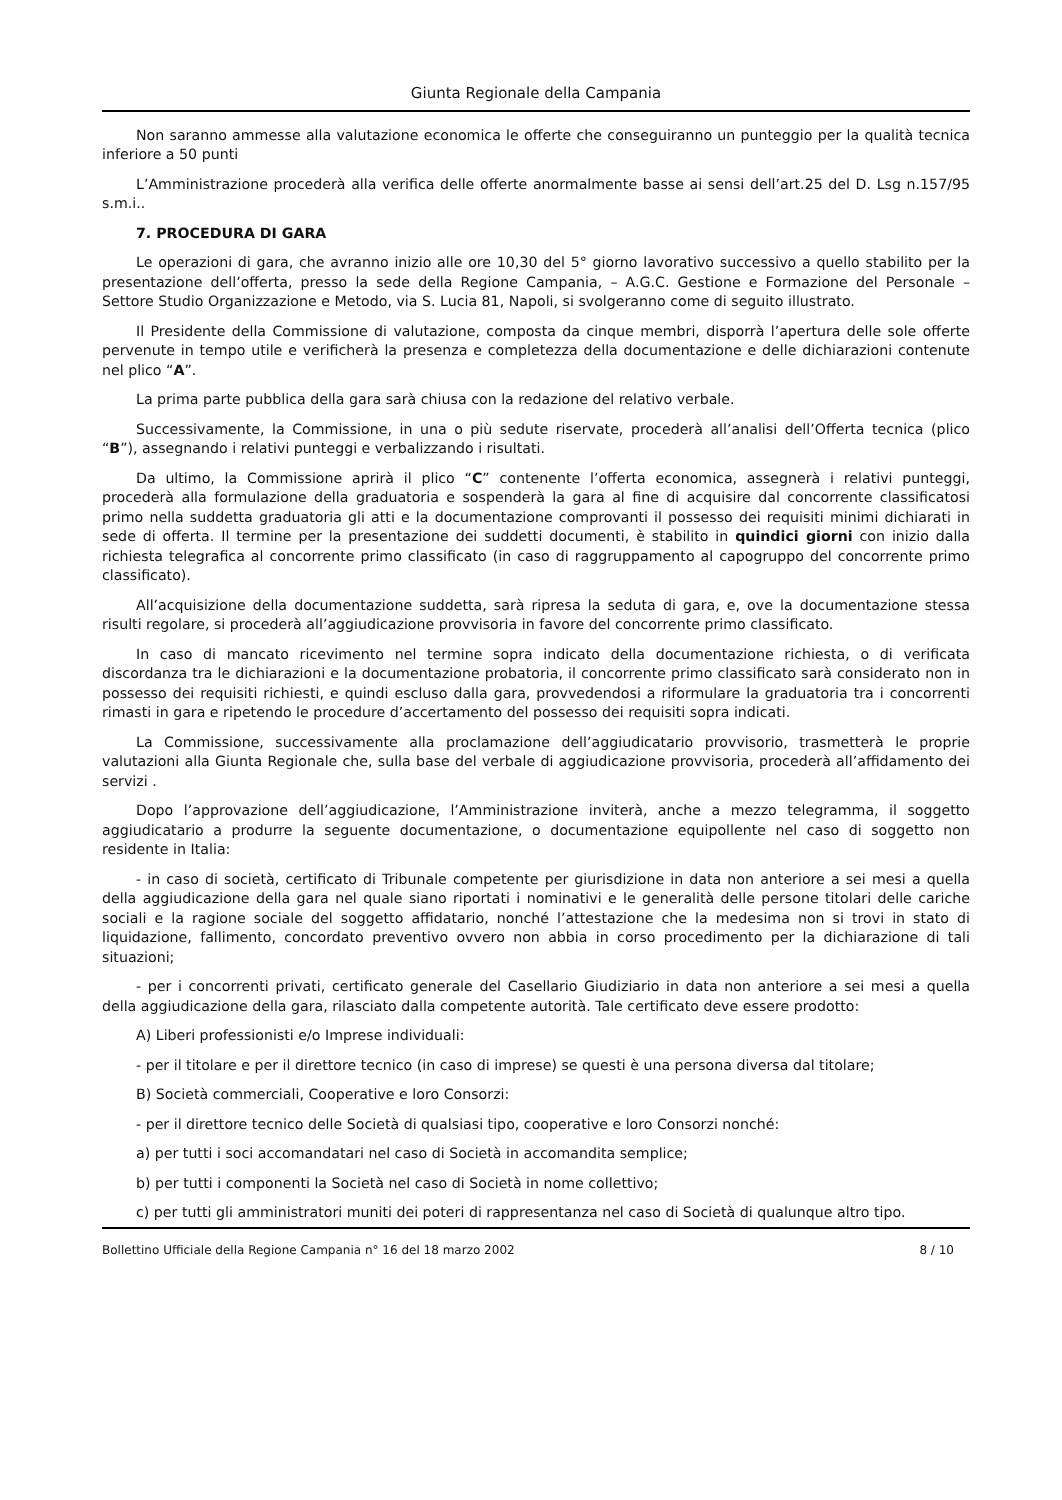Giunta Regionale della Campania
Non saranno ammesse alla valutazione economica le offerte che conseguiranno un punteggio per la qualità tecnica inferiore a 50 punti
L’Amministrazione procederà alla verifica delle offerte anormalmente basse ai sensi dell’art.25 del D. Lsg n.157/95 s.m.i..
7. PROCEDURA DI GARA
Le operazioni di gara, che avranno inizio alle ore 10,30 del 5° giorno lavorativo successivo a quello stabilito per la presentazione dell’offerta, presso la sede della Regione Campania, – A.G.C. Gestione e Formazione del Personale – Settore Studio Organizzazione e Metodo, via S. Lucia 81, Napoli, si svolgeranno come di seguito illustrato.
Il Presidente della Commissione di valutazione, composta da cinque membri, disporrà l’apertura delle sole offerte pervenute in tempo utile e verificherà la presenza e completezza della documentazione e delle dichiarazioni contenute nel plico “A”.
La prima parte pubblica della gara sarà chiusa con la redazione del relativo verbale.
Successivamente, la Commissione, in una o più sedute riservate, procederà all’analisi dell’Offerta tecnica (plico “B”), assegnando i relativi punteggi e verbalizzando i risultati.
Da ultimo, la Commissione aprirà il plico “C” contenente l’offerta economica, assegnerà i relativi punteggi, procederà alla formulazione della graduatoria e sospenderà la gara al fine di acquisire dal concorrente classificatosi primo nella suddetta graduatoria gli atti e la documentazione comprovanti il possesso dei requisiti minimi dichiarati in sede di offerta. Il termine per la presentazione dei suddetti documenti, è stabilito in quindici giorni con inizio dalla richiesta telegrafica al concorrente primo classificato (in caso di raggruppamento al capogruppo del concorrente primo classificato).
All’acquisizione della documentazione suddetta, sarà ripresa la seduta di gara, e, ove la documentazione stessa risulti regolare, si procederà all’aggiudicazione provvisoria in favore del concorrente primo classificato.
In caso di mancato ricevimento nel termine sopra indicato della documentazione richiesta, o di verificata discordanza tra le dichiarazioni e la documentazione probatoria, il concorrente primo classificato sarà considerato non in possesso dei requisiti richiesti, e quindi escluso dalla gara, provvedendosi a riformulare la graduatoria tra i concorrenti rimasti in gara e ripetendo le procedure d’accertamento del possesso dei requisiti sopra indicati.
La Commissione, successivamente alla proclamazione dell’aggiudicatario provvisorio, trasmetterà le proprie valutazioni alla Giunta Regionale che, sulla base del verbale di aggiudicazione provvisoria, procederà all’affidamento dei servizi .
Dopo l’approvazione dell’aggiudicazione, l’Amministrazione inviterà, anche a mezzo telegramma, il soggetto aggiudicatario a produrre la seguente documentazione, o documentazione equipollente nel caso di soggetto non residente in Italia:
- in caso di società, certificato di Tribunale competente per giurisdizione in data non anteriore a sei mesi a quella della aggiudicazione della gara nel quale siano riportati i nominativi e le generalità delle persone titolari delle cariche sociali e la ragione sociale del soggetto affidatario, nonché l’attestazione che la medesima non si trovi in stato di liquidazione, fallimento, concordato preventivo ovvero non abbia in corso procedimento per la dichiarazione di tali situazioni;
- per i concorrenti privati, certificato generale del Casellario Giudiziario in data non anteriore a sei mesi a quella della aggiudicazione della gara, rilasciato dalla competente autorità. Tale certificato deve essere prodotto:
A) Liberi professionisti e/o Imprese individuali:
- per il titolare e per il direttore tecnico (in caso di imprese) se questi è una persona diversa dal titolare;
B) Società commerciali, Cooperative e loro Consorzi:
- per il direttore tecnico delle Società di qualsiasi tipo, cooperative e loro Consorzi nonché:
a) per tutti i soci accomandatari nel caso di Società in accomandita semplice;
b) per tutti i componenti la Società nel caso di Società in nome collettivo;
c) per tutti gli amministratori muniti dei poteri di rappresentanza nel caso di Società di qualunque altro tipo.
Bollettino Ufficiale della Regione Campania n° 16 del 18 marzo 2002 8 / 10